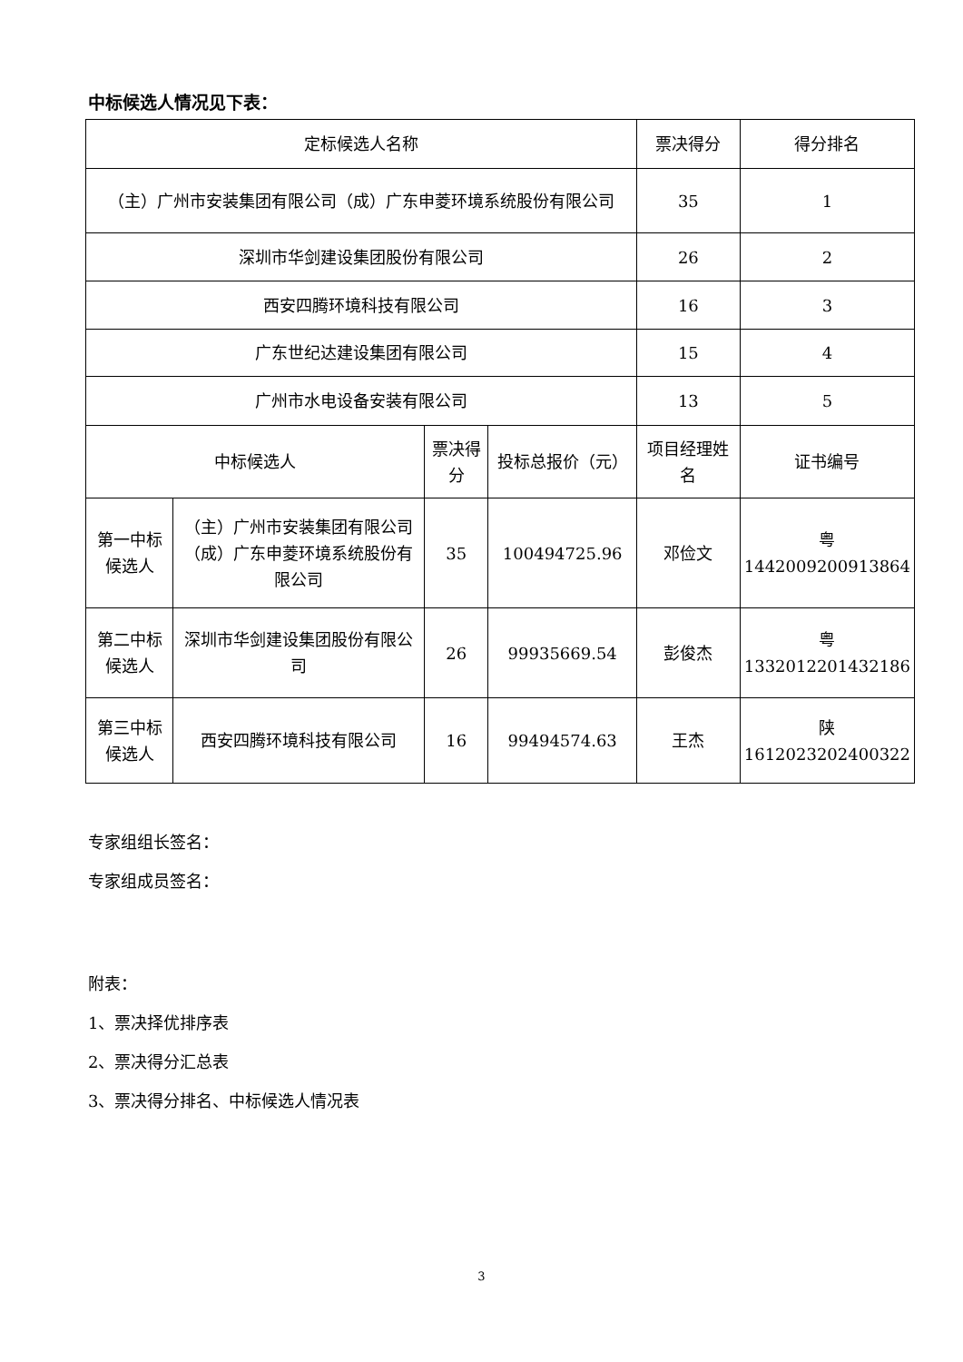中标候选人情况见下表：
| 定标候选人名称 | | | | 票决得分 | 得分排名 |
| （主）广州市安装集团有限公司（成）广东申菱环境系统股份有限公司 | | | | 35 | 1 |
| 深圳市华剑建设集团股份有限公司 | | | | 26 | 2 |
| 西安四腾环境科技有限公司 | | | | 16 | 3 |
| 广东世纪达建设集团有限公司 | | | | 15 | 4 |
| 广州市水电设备安装有限公司 | | | | 13 | 5 |
| 中标候选人 | | 票决得分 | 投标总报价（元） | 项目经理姓名 | 证书编号 |
| 第一中标候选人 | （主）广州市安装集团有限公司（成）广东申菱环境系统股份有限公司 | 35 | 100494725.96 | 邓俭文 | 粤 1442009200913864 |
| 第二中标候选人 | 深圳市华剑建设集团股份有限公司 | 26 | 99935669.54 | 彭俊杰 | 粤 1332012201432186 |
| 第三中标候选人 | 西安四腾环境科技有限公司 | 16 | 99494574.63 | 王杰 | 陕 1612023202400322 |
专家组组长签名：
专家组成员签名：
附表：
1、票决择优排序表
2、票决得分汇总表
3、票决得分排名、中标候选人情况表
3